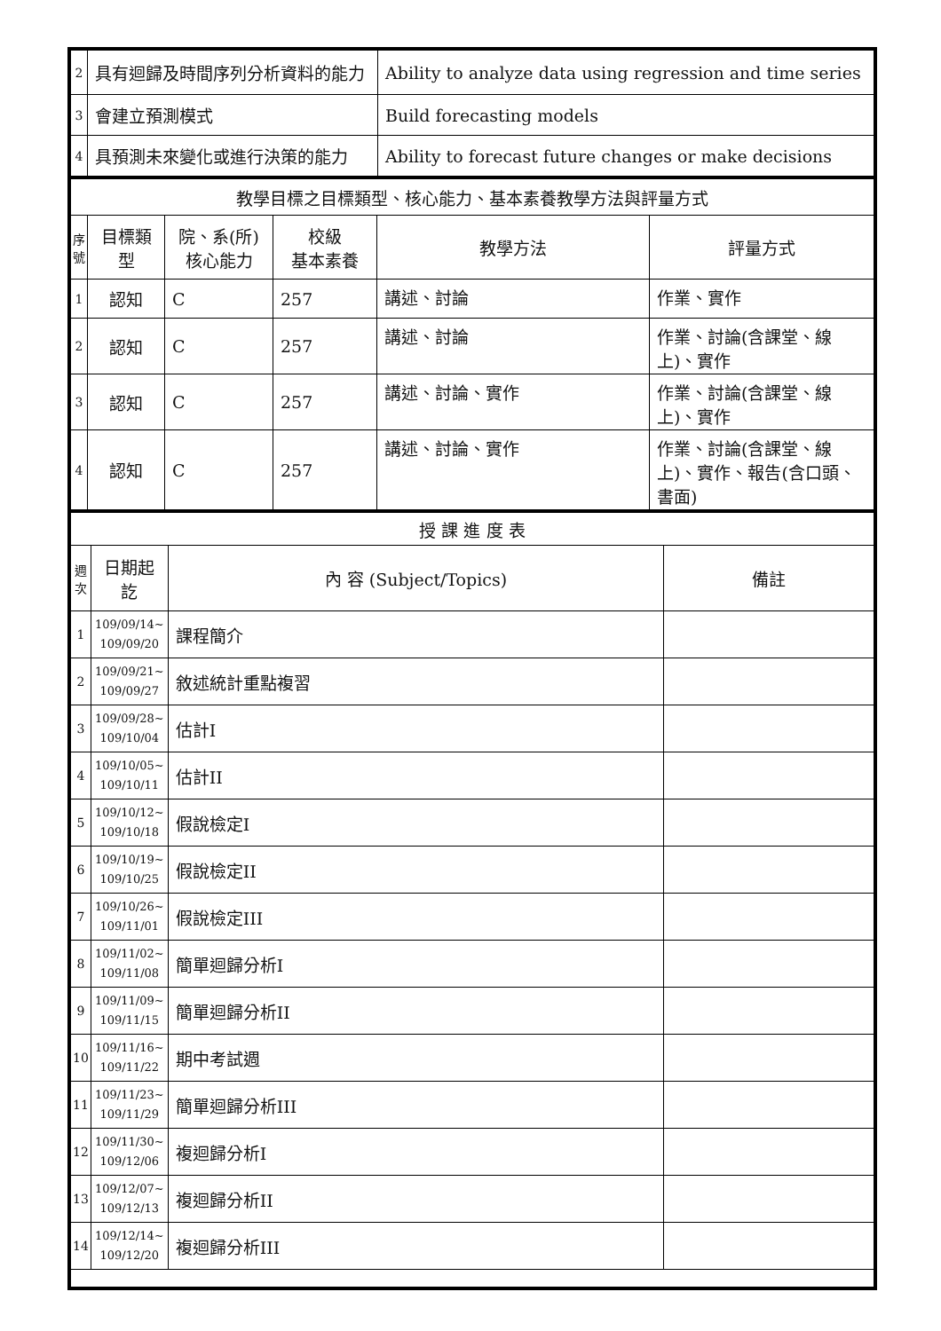| 2 | 具有迴歸及時間序列分析資料的能力 | Ability to analyze data using regression and time series |
| 3 | 會建立預測模式 | Build forecasting models |
| 4 | 具預測未來變化或進行決策的能力 | Ability to forecast future changes or make decisions |
| 教學目標之目標類型、核心能力、基本素養教學方法與評量方式 | | | | | |
| 序號 | 目標類型 | 院、系(所) 核心能力 | 校級 基本素養 | 教學方法 | 評量方式 |
| 1 | 認知 | C | 257 | 講述、討論 | 作業、實作 |
| 2 | 認知 | C | 257 | 講述、討論 | 作業、討論(含課堂、線上)、實作 |
| 3 | 認知 | C | 257 | 講述、討論、實作 | 作業、討論(含課堂、線上)、實作 |
| 4 | 認知 | C | 257 | 講述、討論、實作 | 作業、討論(含課堂、線上)、實作、報告(含口頭、書面) |
| 授 課 進 度 表 | | | |
| 週次 | 日期起訖 | 內 容 (Subject/Topics) | 備註 |
| 1 | 109/09/14~ 109/09/20 | 課程簡介 | |
| 2 | 109/09/21~ 109/09/27 | 敘述統計重點複習 | |
| 3 | 109/09/28~ 109/10/04 | 估計I | |
| 4 | 109/10/05~ 109/10/11 | 估計II | |
| 5 | 109/10/12~ 109/10/18 | 假說檢定I | |
| 6 | 109/10/19~ 109/10/25 | 假說檢定II | |
| 7 | 109/10/26~ 109/11/01 | 假說檢定III | |
| 8 | 109/11/02~ 109/11/08 | 簡單迴歸分析I | |
| 9 | 109/11/09~ 109/11/15 | 簡單迴歸分析II | |
| 10 | 109/11/16~ 109/11/22 | 期中考試週 | |
| 11 | 109/11/23~ 109/11/29 | 簡單迴歸分析III | |
| 12 | 109/11/30~ 109/12/06 | 複迴歸分析I | |
| 13 | 109/12/07~ 109/12/13 | 複迴歸分析II | |
| 14 | 109/12/14~ 109/12/20 | 複迴歸分析III | |